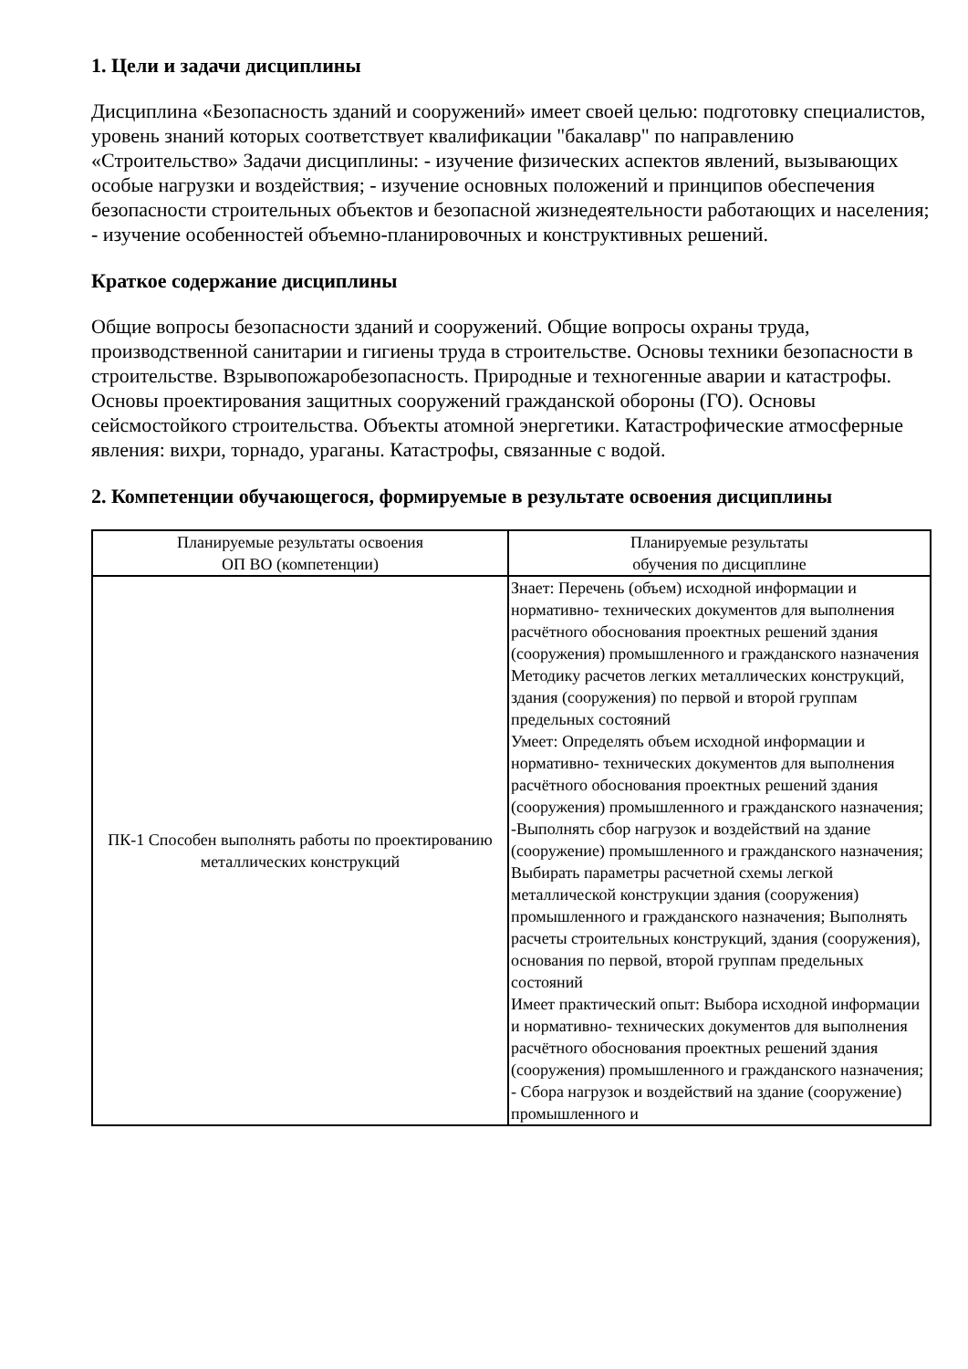1. Цели и задачи дисциплины
Дисциплина «Безопасность зданий и сооружений» имеет своей целью: подготовку специалистов, уровень знаний которых соответствует квалификации "бакалавр" по направлению «Строительство» Задачи дисциплины: - изучение физических аспектов явлений, вызывающих особые нагрузки и воздействия; - изучение основных положений и принципов обеспечения безопасности строительных объектов и безопасной жизнедеятельности работающих и населения; - изучение особенностей объемно-планировочных и конструктивных решений.
Краткое содержание дисциплины
Общие вопросы безопасности зданий и сооружений. Общие вопросы охраны труда, производственной санитарии и гигиены труда в строительстве. Основы техники безопасности в строительстве. Взрывопожаробезопасность. Природные и техногенные аварии и катастрофы. Основы проектирования защитных сооружений гражданской обороны (ГО). Основы сейсмостойкого строительства. Объекты атомной энергетики. Катастрофические атмосферные явления: вихри, торнадо, ураганы. Катастрофы, связанные с водой.
2. Компетенции обучающегося, формируемые в результате освоения дисциплины
| Планируемые результаты освоения ОП ВО (компетенции) | Планируемые результаты обучения по дисциплине |
| --- | --- |
| ПК-1 Способен выполнять работы по проектированию металлических конструкций | Знает: Перечень (объем) исходной информации и нормативно- технических документов для выполнения расчётного обоснования проектных решений здания (сооружения) промышленного и гражданского назначения Методику расчетов легких металлических конструкций, здания (сооружения) по первой и второй группам предельных состояний Умеет: Определять объем исходной информации и нормативно- технических документов для выполнения расчётного обоснования проектных решений здания (сооружения) промышленного и гражданского назначения; -Выполнять сбор нагрузок и воздействий на здание (сооружение) промышленного и гражданского назначения; Выбирать параметры расчетной схемы легкой металлической конструкции здания (сооружения) промышленного и гражданского назначения; Выполнять расчеты строительных конструкций, здания (сооружения), основания по первой, второй группам предельных состояний Имеет практический опыт: Выбора исходной информации и нормативно- технических документов для выполнения расчётного обоснования проектных решений здания (сооружения) промышленного и гражданского назначения; - Сбора нагрузок и воздействий на здание (сооружение) промышленного и |